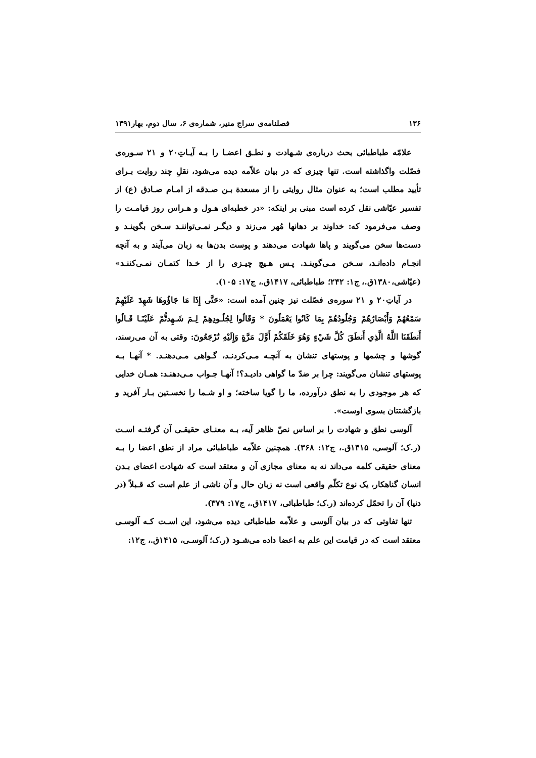۱۳۶ فصلنامه‌ی سراج منیر، شماره‌ی ۶، سال دوم، بهار۱۳۹۱
علامّه طباطبائی بحث درباره‌ی شـهادت و نطـق اعضـا را بـه آیـاتِ۲۰ و ۲۱ سـوره‌ی فصّلت واگذاشته است. تنها چیزی که در بیان علاّمه دیده می‌شود، نقلِ چند روایت بـرای تأیید مطلب است؛ به عنوان مثال روایتی را از مسعدة بـن صـدقه از امـام صـادق (ع) از تفسیر عیّاشی نقل کرده است مبنی بر اینکه: «در خطبه‌ای هـول و هـراس روز قیامـت را وصف می‌فرمود که: خداوند بر دهانها مُهر می‌زند و دیگـر نمـی‌تواننـد سـخن بگوینـد و دست‌ها سخن می‌گویند و پاها شهادت می‌دهند و پوست بدن‌ها به زبان می‌آیند و به آنچه انجـام داده‌انـد، سـخن مـی‌گوینـد. پـس هـیچ چیـزی را از خـدا کتمـان نمـی‌کننـد» (عیّاشی،۱۳۸۰ق.، ج۱: ۲۴۲؛ طباطبائی، ۱۴۱۷ق.، ج۱۷: ۱۰۵).
در آیاتِ۲۰ و ۲۱ سوره‌ی فصّلت نیز چنین آمده است: «حَتَّى إِذَا مَا جَاؤُوهَا شَهِدَ عَلَيْهِمْ سَمْعُهُمْ وَأَبْصَارُهُمْ وَجُلُودُهُمْ بِمَا كَانُوا يَعْمَلُونَ * وَقَالُوا لِجُلُـودِهِمْ لِـمَ شَـهِدتُّمْ عَلَيْنَـا قَـالُوا أَنطَقَنَا اللَّهُ الَّذِي أَنطَقَ كُلَّ شَيْءٍ وَهُوَ خَلَقَكُمْ أَوَّلَ مَرَّةٍ وَإِلَيْهِ تُرْجَعُونَ: وقتی به آن می‌رسند، گوشها و چشمها و پوستهای تنشان به آنچـه مـی‌کردنـد، گـواهی مـی‌دهنـد. * آنهـا بـه پوستهای تنشان می‌گویند: چرا بر ضدّ ما گواهی دادیـد؟! آنهـا جـواب مـی‌دهنـد: همـان خدایی که هر موجودی را به نطق درآورده، ما را گویا ساخته؛ و او شـما را نخسـتین بـار آفرید و بازگشتتان بسوی اوست».
آلوسی نطق و شهادت را بر اساس نصّ ظاهر آیه، بـه معنـای حقیقـی آن گرفتـه اسـت (ر.ک؛ آلوسی، ۱۴۱۵ق.، ج۱۲: ۳۶۸). همچنین علاّمه طباطبائی مراد از نطق اعضا را بـه معنای حقیقی کلمه می‌داند نه به معنای مجازی آن و معتقد است که شهادت اعضای بـدن انسان گناهکار، یک نوع تکلّم واقعی است نه زبان حال و آن ناشی از علم است که قـبلاً (در دنیا) آن را تحمّل کرده‌اند (ر.ک؛ طباطبائی، ۱۴۱۷ق.، ج۱۷: ۳۷۹).
تنها تفاوتی که در بیان آلوسی و علاّمه طباطبائی دیده می‌شود، این اسـت کـه آلوسـی معتقد است که در قیامت این علم به اعضا داده می‌شـود (ر.ک؛ آلوسـی، ۱۴۱۵ق.، ج۱۲: